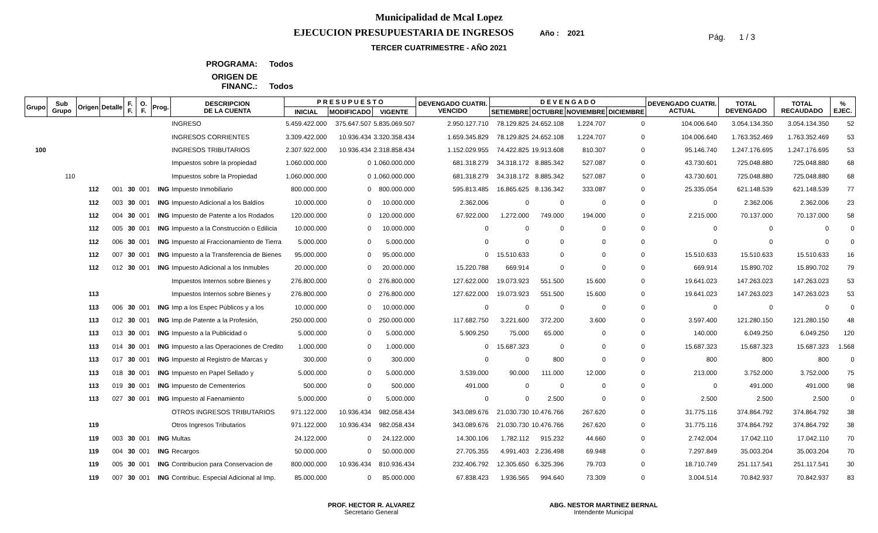Municipalidad de Mcal Lopez
EJECUCION PRESUPUESTARIA DE INGRESOS Año : 2021
TERCER CUATRIMESTRE - AÑO 2021
Pág. 1 / 3
PROGRAMA: Todos
ORIGEN DE FINANC.: Todos
| Grupo | Sub Grupo | Origen | Detalle | F. F. | O. F. | Prog. | DESCRIPCION DE LA CUENTA | P R E S U P U E S T O | | | DEVENGADO CUATRI. VENCIDO | D E V E N G A D O | | | | DEVENGADO CUATRI. ACTUAL | TOTAL DEVENGADO | TOTAL RECAUDADO | % EJEC. |
| --- | --- | --- | --- | --- | --- | --- | --- | --- | --- | --- | --- | --- | --- | --- | --- | --- | --- | --- | --- |
| | | | | | | | | INICIAL | MODIFICADO | VIGENTE | | SETIEMBRE | OCTUBRE | NOVIEMBRE | DICIEMBRE | | | | |
| | | | | | | | INGRESO | 5.459.422.000 | 375.647.507 | 5.835.069.507 | 2.950.127.710 | 78.129.825 | 24.652.108 | 1.224.707 | 0 | 104.006.640 | 3.054.134.350 | 3.054.134.350 | 52 |
| | | | | | | | INGRESOS CORRIENTES | 3.309.422.000 | 10.936.434 | 3.320.358.434 | 1.659.345.829 | 78.129.825 | 24.652.108 | 1.224.707 | 0 | 104.006.640 | 1.763.352.469 | 1.763.352.469 | 53 |
| 100 | | | | | | | INGRESOS TRIBUTARIOS | 2.307.922.000 | 10.936.434 | 2.318.858.434 | 1.152.029.955 | 74.422.825 | 19.913.608 | 810.307 | 0 | 95.146.740 | 1.247.176.695 | 1.247.176.695 | 53 |
| | | | | | | | Impuestos sobre la propiedad | 1.060.000.000 | 0 | 1.060.000.000 | 681.318.279 | 34.318.172 | 8.885.342 | 527.087 | 0 | 43.730.601 | 725.048.880 | 725.048.880 | 68 |
| | 110 | | | | | | Impuestos sobre la Propiedad | 1.060.000.000 | 0 | 1.060.000.000 | 681.318.279 | 34.318.172 | 8.885.342 | 527.087 | 0 | 43.730.601 | 725.048.880 | 725.048.880 | 68 |
| | | 112 | 001 | 30 | 001 | ING | Impuesto Inmobiliario | 800.000.000 | 0 | 800.000.000 | 595.813.485 | 16.865.625 | 8.136.342 | 333.087 | 0 | 25.335.054 | 621.148.539 | 621.148.539 | 77 |
| | | 112 | 003 | 30 | 001 | ING | Impuesto Adicional a los Baldíos | 10.000.000 | 0 | 10.000.000 | 2.362.006 | 0 | 0 | 0 | 0 | 0 | 2.362.006 | 2.362.006 | 23 |
| | | 112 | 004 | 30 | 001 | ING | Impuesto de Patente a los Rodados | 120.000.000 | 0 | 120.000.000 | 67.922.000 | 1.272.000 | 749.000 | 194.000 | 0 | 2.215.000 | 70.137.000 | 70.137.000 | 58 |
| | | 112 | 005 | 30 | 001 | ING | Impuesto a la Construcción o Edilicia | 10.000.000 | 0 | 10.000.000 | 0 | 0 | 0 | 0 | 0 | 0 | 0 | 0 | 0 |
| | | 112 | 006 | 30 | 001 | ING | Impuesto al Fraccionamiento de Tierra | 5.000.000 | 0 | 5.000.000 | 0 | 0 | 0 | 0 | 0 | 0 | 0 | 0 | 0 |
| | | 112 | 007 | 30 | 001 | ING | Impuesto a la Transferencia de Bienes | 95.000.000 | 0 | 95.000.000 | 0 | 15.510.633 | 0 | 0 | 0 | 15.510.633 | 15.510.633 | 15.510.633 | 16 |
| | | 112 | 012 | 30 | 001 | ING | Impuesto Adicional a los Inmubles | 20.000.000 | 0 | 20.000.000 | 15.220.788 | 669.914 | 0 | 0 | 0 | 669.914 | 15.890.702 | 15.890.702 | 79 |
| | | | | | | | Impuestos Internos sobre Bienes y | 276.800.000 | 0 | 276.800.000 | 127.622.000 | 19.073.923 | 551.500 | 15.600 | 0 | 19.641.023 | 147.263.023 | 147.263.023 | 53 |
| | | 113 | | | | | Impuestos Internos sobre Bienes y | 276.800.000 | 0 | 276.800.000 | 127.622.000 | 19.073.923 | 551.500 | 15.600 | 0 | 19.641.023 | 147.263.023 | 147.263.023 | 53 |
| | | 113 | 006 | 30 | 001 | ING | Imp a los Espec Públicos y a los | 10.000.000 | 0 | 10.000.000 | 0 | 0 | 0 | 0 | 0 | 0 | 0 | 0 | 0 |
| | | 113 | 012 | 30 | 001 | ING | Imp.de Patente a la Profesión, | 250.000.000 | 0 | 250.000.000 | 117.682.750 | 3.221.600 | 372.200 | 3.600 | 0 | 3.597.400 | 121.280.150 | 121.280.150 | 48 |
| | | 113 | 013 | 30 | 001 | ING | Impuesto a la Publicidad o | 5.000.000 | 0 | 5.000.000 | 5.909.250 | 75.000 | 65.000 | 0 | 0 | 140.000 | 6.049.250 | 6.049.250 | 120 |
| | | 113 | 014 | 30 | 001 | ING | Impuesto a las Operaciones de Credito | 1.000.000 | 0 | 1.000.000 | 0 | 15.687.323 | 0 | 0 | 0 | 15.687.323 | 15.687.323 | 15.687.323 | 1.568 |
| | | 113 | 017 | 30 | 001 | ING | Impuesto al Registro de Marcas y | 300.000 | 0 | 300.000 | 0 | 0 | 800 | 0 | 0 | 800 | 800 | 800 | 0 |
| | | 113 | 018 | 30 | 001 | ING | Impuesto en Papel Sellado y | 5.000.000 | 0 | 5.000.000 | 3.539.000 | 90.000 | 111.000 | 12.000 | 0 | 213.000 | 3.752.000 | 3.752.000 | 75 |
| | | 113 | 019 | 30 | 001 | ING | Impuesto de Cementerios | 500.000 | 0 | 500.000 | 491.000 | 0 | 0 | 0 | 0 | 0 | 491.000 | 491.000 | 98 |
| | | 113 | 027 | 30 | 001 | ING | Impuesto al Faenamiento | 5.000.000 | 0 | 5.000.000 | 0 | 0 | 2.500 | 0 | 0 | 2.500 | 2.500 | 2.500 | 0 |
| | | | | | | | OTROS INGRESOS TRIBUTARIOS | 971.122.000 | 10.936.434 | 982.058.434 | 343.089.676 | 21.030.730 | 10.476.766 | 267.620 | 0 | 31.775.116 | 374.864.792 | 374.864.792 | 38 |
| | | 119 | | | | | Otros Ingresos Tributarios | 971.122.000 | 10.936.434 | 982.058.434 | 343.089.676 | 21.030.730 | 10.476.766 | 267.620 | 0 | 31.775.116 | 374.864.792 | 374.864.792 | 38 |
| | | 119 | 003 | 30 | 001 | ING | Multas | 24.122.000 | 0 | 24.122.000 | 14.300.106 | 1.782.112 | 915.232 | 44.660 | 0 | 2.742.004 | 17.042.110 | 17.042.110 | 70 |
| | | 119 | 004 | 30 | 001 | ING | Recargos | 50.000.000 | 0 | 50.000.000 | 27.705.355 | 4.991.403 | 2.236.498 | 69.948 | 0 | 7.297.849 | 35.003.204 | 35.003.204 | 70 |
| | | 119 | 005 | 30 | 001 | ING | Contribucion para Conservacion de | 800.000.000 | 10.936.434 | 810.936.434 | 232.406.792 | 12.305.650 | 6.325.396 | 79.703 | 0 | 18.710.749 | 251.117.541 | 251.117.541 | 30 |
| | | 119 | 007 | 30 | 001 | ING | Contribuc. Especial Adicional al Imp. | 85.000.000 | 0 | 85.000.000 | 67.838.423 | 1.936.565 | 994.640 | 73.309 | 0 | 3.004.514 | 70.842.937 | 70.842.937 | 83 |
PROF. HECTOR R. ALVAREZ
Secretario General
ABG. NESTOR MARTINEZ BERNAL
Intendente Municipal